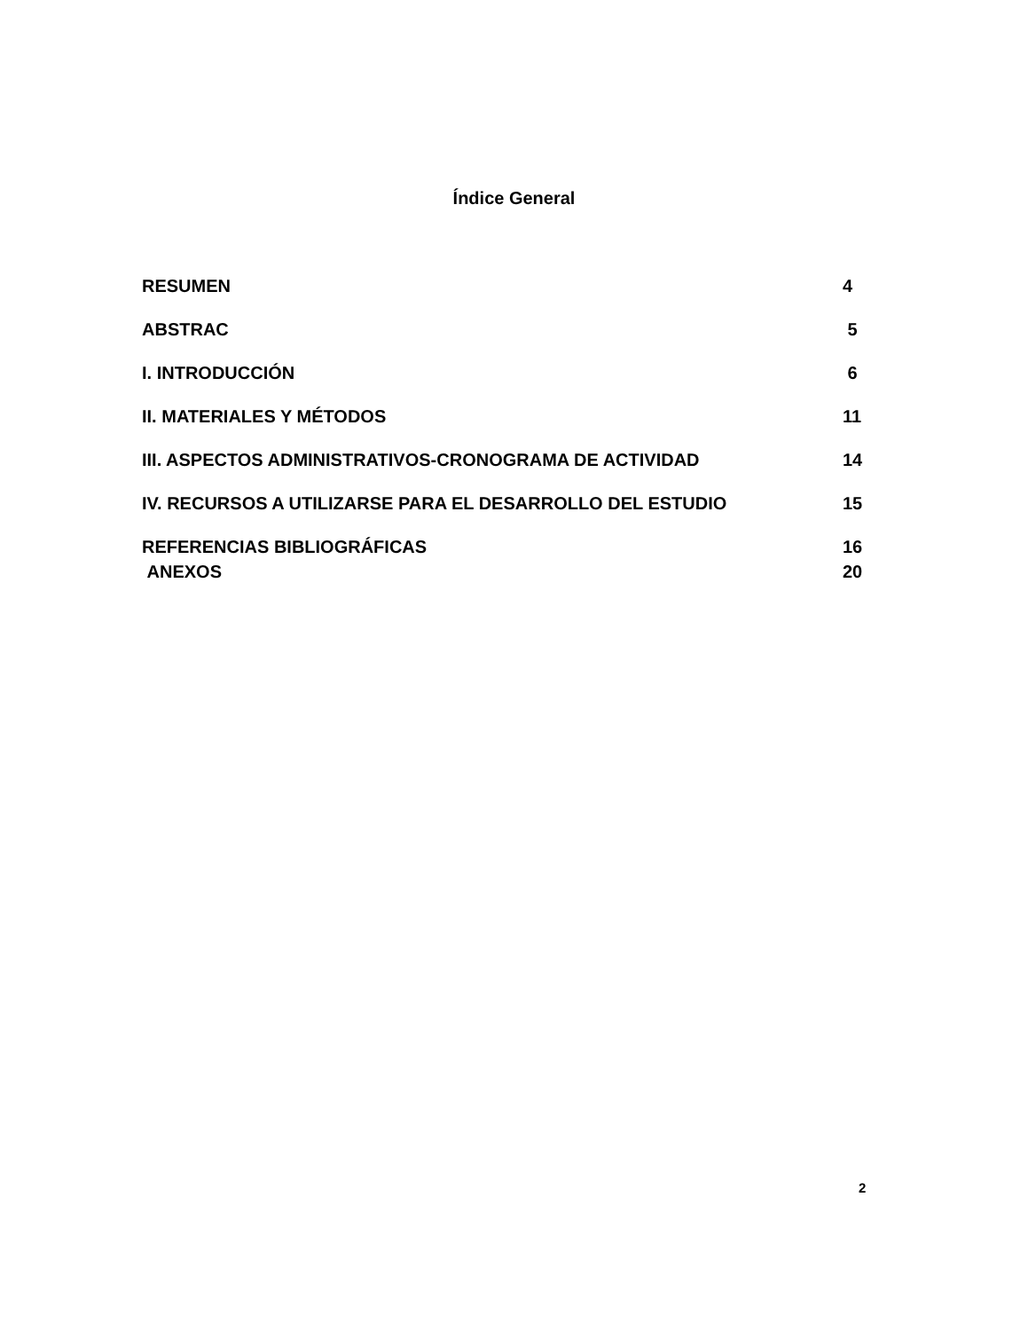Índice General
RESUMEN 4
ABSTRAC 5
I. INTRODUCCIÓN 6
II. MATERIALES Y MÉTODOS 11
III. ASPECTOS ADMINISTRATIVOS-CRONOGRAMA DE ACTIVIDAD 14
IV. RECURSOS A UTILIZARSE PARA EL DESARROLLO DEL ESTUDIO 15
REFERENCIAS BIBLIOGRÁFICAS 16
ANEXOS 20
2